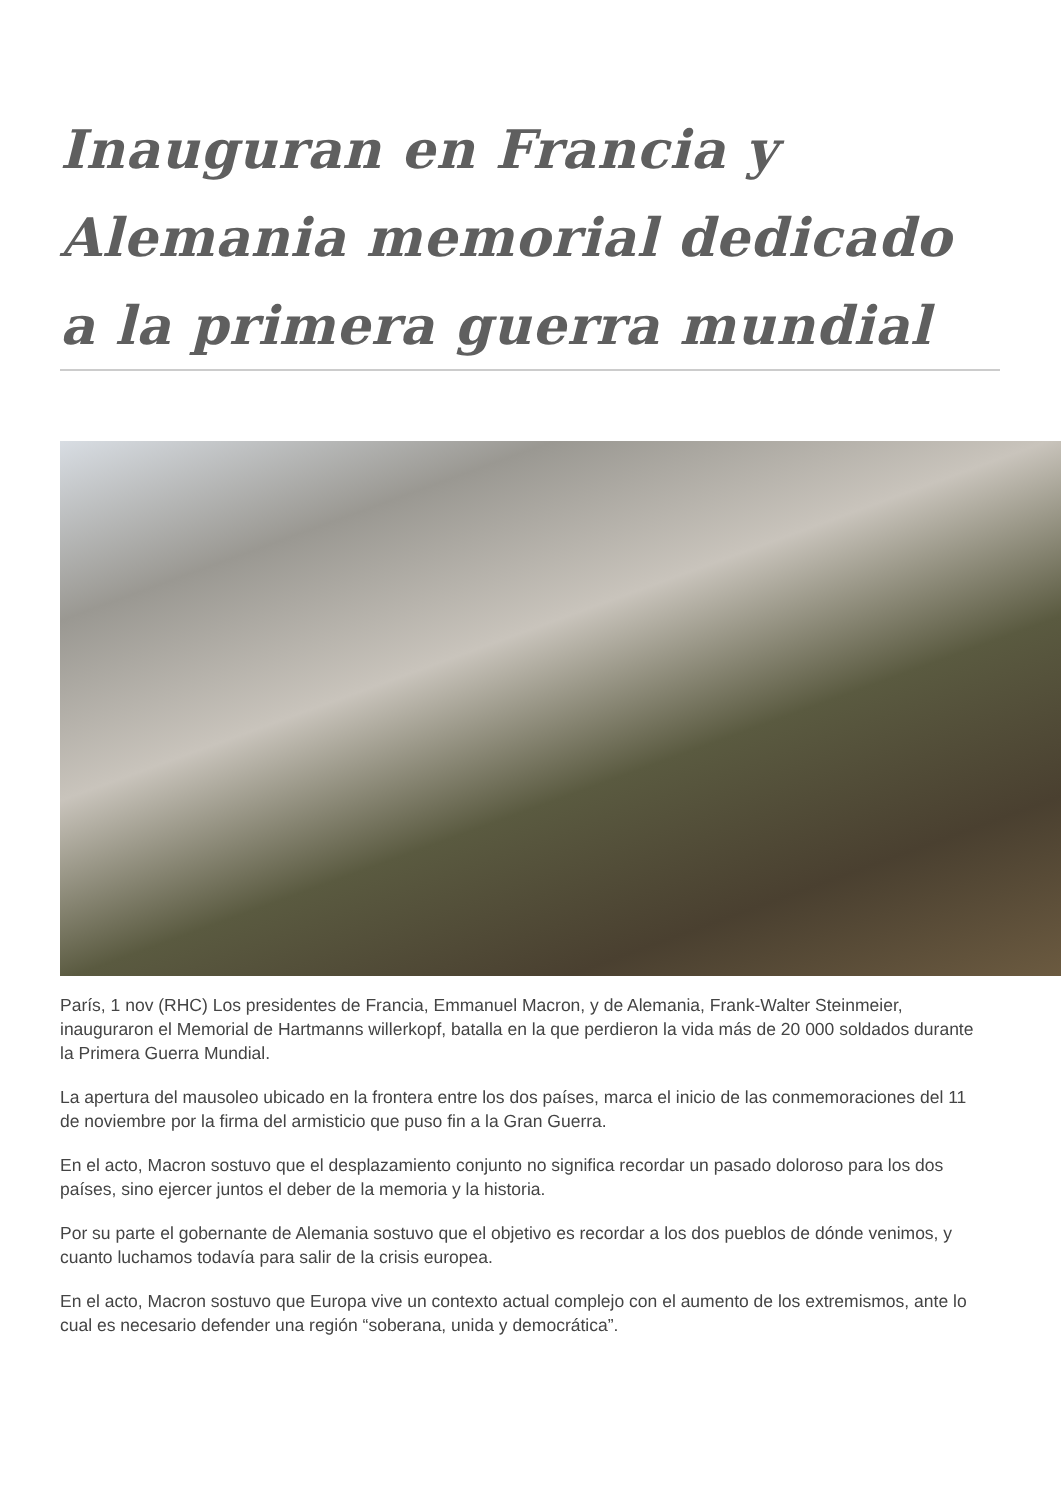Inauguran en Francia y Alemania memorial dedicado a la primera guerra mundial
París, 1 nov (RHC) Los presidentes de Francia, Emmanuel Macron, y de Alemania, Frank-Walter Steinmeier, inauguraron el Memorial de Hartmanns willerkopf, batalla en la que perdieron la vida más de 20 000 soldados durante la Primera Guerra Mundial.
La apertura del mausoleo ubicado en la frontera entre los dos países, marca el inicio de las conmemoraciones del 11 de noviembre por la firma del armisticio que puso fin a la Gran Guerra.
En el acto, Macron sostuvo que el desplazamiento conjunto no significa recordar un pasado doloroso para los dos países, sino ejercer juntos el deber de la memoria y la historia.
Por su parte el gobernante de Alemania sostuvo que el objetivo es recordar a los dos pueblos de dónde venimos, y cuanto luchamos todavía para salir de la crisis europea.
En el acto, Macron sostuvo que Europa vive un contexto actual complejo con el aumento de los extremismos, ante lo cual es necesario defender una región “soberana, unida y democrática”.